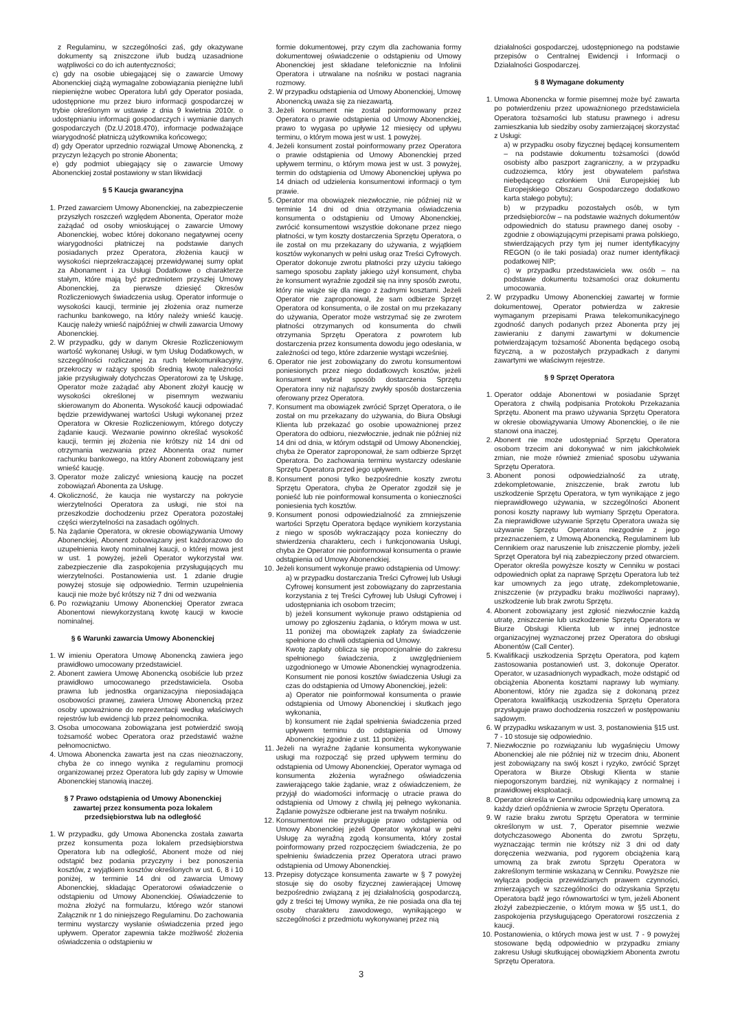z Regulaminu, w szczególności zaś, gdy okazywane dokumenty są zniszczone i/lub budzą uzasadnione wątpliwości co do ich autentyczności;
c) gdy na osobie ubiegającej się o zawarcie Umowy Abonenckiej ciążą wymagalne zobowiązania pieniężne lub/i niepieniężne wobec Operatora lub/i gdy Operator posiada, udostępnione mu przez biuro informacji gospodarczej w trybie określonym w ustawie z dnia 9 kwietnia 2010r. o udostępnianiu informacji gospodarczych i wymianie danych gospodarczych (Dz.U.2018.470), informacje podważające wiarygodność płatniczą użytkownika końcowego;
d) gdy Operator uprzednio rozwiązał Umowę Abonencką, z przyczyn leżących po stronie Abonenta;
e) gdy podmiot ubiegający się o zawarcie Umowy Abonenckiej został postawiony w stan likwidacji
§ 5 Kaucja gwarancyjna
1. Przed zawarciem Umowy Abonenckiej, na zabezpieczenie przyszłych roszczeń względem Abonenta, Operator może zażądać od osoby wnioskującej o zawarcie Umowy Abonenckiej, wobec której dokonano negatywnej oceny wiarygodności płatniczej na podstawie danych posiadanych przez Operatora, złożenia kaucji w wysokości nieprzekraczającej przewidywanej sumy opłat za Abonament i za Usługi Dodatkowe o charakterze stałym, które mają być przedmiotem przyszłej Umowy Abonenckiej, za pierwsze dziesięć Okresów Rozliczeniowych świadczenia usług. Operator informuje o wysokości kaucji, terminie jej złożenia oraz numerze rachunku bankowego, na który należy wnieść kaucję. Kaucję należy wnieść najpóźniej w chwili zawarcia Umowy Abonenckiej.
2. W przypadku, gdy w danym Okresie Rozliczeniowym wartość wykonanej Usługi, w tym Usług Dodatkowych, w szczególności rozliczanej za ruch telekomunikacyjny, przekroczy w rażący sposób średnią kwotę należności jakie przysługiwały dotychczas Operatorowi za tę Usługę, Operator może zażądać aby Abonent złożył kaucję w wysokości określonej w pisemnym wezwaniu skierowanym do Abonenta. Wysokość kaucji odpowiadać będzie przewidywanej wartości Usługi wykonanej przez Operatora w Okresie Rozliczeniowym, którego dotyczy żądanie kaucji. Wezwanie powinno określać wysokość kaucji, termin jej złożenia nie krótszy niż 14 dni od otrzymania wezwania przez Abonenta oraz numer rachunku bankowego, na który Abonent zobowiązany jest wnieść kaucję.
3. Operator może zaliczyć wniesioną kaucję na poczet zobowiązań Abonenta za Usługę.
4. Okoliczność, że kaucja nie wystarczy na pokrycie wierzytelności Operatora za usługi, nie stoi na przeszkodzie dochodzeniu przez Operatora pozostałej części wierzytelności na zasadach ogólnych.
5. Na żądanie Operatora, w okresie obowiązywania Umowy Abonenckiej, Abonent zobowiązany jest każdorazowo do uzupełnienia kwoty nominalnej kaucji, o której mowa jest w ust. 1 powyżej, jeżeli Operator wykorzystał ww. zabezpieczenie dla zaspokojenia przysługujących mu wierzytelności. Postanowienia ust. 1 zdanie drugie powyżej stosuje się odpowiednio. Termin uzupełnienia kaucji nie może być krótszy niż 7 dni od wezwania
6. Po rozwiązaniu Umowy Abonenckiej Operator zwraca Abonentowi niewykorzystaną kwotę kaucji w kwocie nominalnej.
§ 6 Warunki zawarcia Umowy Abonenckiej
1. W imieniu Operatora Umowę Abonencką zawiera jego prawidłowo umocowany przedstawiciel.
2. Abonent zawiera Umowę Abonencką osobiście lub przez prawidłowo umocowanego przedstawiciela. Osoba prawna lub jednostka organizacyjna nieposiadająca osobowości prawnej, zawiera Umowę Abonencką przez osoby upoważnione do reprezentacji według właściwych rejestrów lub ewidencji lub przez pełnomocnika.
3. Osoba umocowana zobowiązana jest potwierdzić swoją tożsamość wobec Operatora oraz przedstawić ważne pełnomocnictwo.
4. Umowa Abonencka zawarta jest na czas nieoznaczony, chyba że co innego wynika z regulaminu promocji organizowanej przez Operatora lub gdy zapisy w Umowie Abonenckiej stanowią inaczej.
§ 7 Prawo odstąpienia od Umowy Abonenckiej
zawartej przez konsumenta poza lokalem
przedsiębiorstwa lub na odległość
1. W przypadku, gdy Umowa Abonencka została zawarta przez konsumenta poza lokalem przedsiębiorstwa Operatora lub na odległość, Abonent może od niej odstąpić bez podania przyczyny i bez ponoszenia kosztów, z wyjątkiem kosztów określonych w ust. 6, 8 i 10 poniżej, w terminie 14 dni od zawarcia Umowy Abonenckiej, składając Operatorowi oświadczenie o odstąpieniu od Umowy Abonenckiej. Oświadczenie to można złożyć na formularzu, którego wzór stanowi Załącznik nr 1 do niniejszego Regulaminu. Do zachowania terminu wystarczy wysłanie oświadczenia przed jego upływem. Operator zapewnia także możliwość złożenia oświadczenia o odstąpieniu w
formie dokumentowej, przy czym dla zachowania formy dokumentowej oświadczenie o odstąpieniu od Umowy Abonenckiej jest składane telefonicznie na Infolinii Operatora i utrwalane na nośniku w postaci nagrania rozmowy.
2. W przypadku odstąpienia od Umowy Abonenckiej, Umowę Abonencką uważa się za niezawartą.
3. Jeżeli konsument nie został poinformowany przez Operatora o prawie odstąpienia od Umowy Abonenckiej, prawo to wygasa po upływie 12 miesięcy od upływu terminu, o którym mowa jest w ust. 1 powyżej.
4. Jeżeli konsument został poinformowany przez Operatora o prawie odstąpienia od Umowy Abonenckiej przed upływem terminu, o którym mowa jest w ust. 3 powyżej, termin do odstąpienia od Umowy Abonenckiej upływa po 14 dniach od udzielenia konsumentowi informacji o tym prawie.
5. Operator ma obowiązek niezwłocznie, nie później niż w terminie 14 dni od dnia otrzymania oświadczenia konsumenta o odstąpieniu od Umowy Abonenckiej, zwrócić konsumentowi wszystkie dokonane przez niego płatności, w tym koszty dostarczenia Sprzętu Operatora, o ile został on mu przekazany do używania, z wyjątkiem kosztów wykonanych w pełni usług oraz Treści Cyfrowych. Operator dokonuje zwrotu płatności przy użyciu takiego samego sposobu zapłaty jakiego użył konsument, chyba że konsument wyraźnie zgodził się na inny sposób zwrotu, który nie wiąże się dla niego z żadnymi kosztami. Jeżeli Operator nie zaproponował, że sam odbierze Sprzęt Operatora od konsumenta, o ile został on mu przekazany do używania, Operator może wstrzymać się ze zwrotem płatności otrzymanych od konsumenta do chwili otrzymania Sprzętu Operatora z powrotem lub dostarczenia przez konsumenta dowodu jego odesłania, w zależności od tego, które zdarzenie wystąpi wcześniej.
6. Operator nie jest zobowiązany do zwrotu konsumentowi poniesionych przez niego dodatkowych kosztów, jeżeli konsument wybrał sposób dostarczenia Sprzętu Operatora inny niż najtańszy zwykły sposób dostarczenia oferowany przez Operatora.
7. Konsument ma obowiązek zwrócić Sprzęt Operatora, o ile został on mu przekazany do używania, do Biura Obsługi Klienta lub przekazać go osobie upoważnionej przez Operatora do odbioru, niezwłocznie, jednak nie później niż 14 dni od dnia, w którym odstąpił od Umowy Abonenckiej, chyba że Operator zaproponował, że sam odbierze Sprzęt Operatora. Do zachowania terminu wystarczy odesłanie Sprzętu Operatora przed jego upływem.
8. Konsument ponosi tylko bezpośrednie koszty zwrotu Sprzętu Operatora, chyba że Operator zgodził się je ponieść lub nie poinformował konsumenta o konieczności poniesienia tych kosztów.
9. Konsument ponosi odpowiedzialność za zmniejszenie wartości Sprzętu Operatora będące wynikiem korzystania z niego w sposób wykraczający poza konieczny do stwierdzenia charakteru, cech i funkcjonowania Usługi, chyba że Operator nie poinformował konsumenta o prawie odstąpienia od Umowy Abonenckiej.
10. Jeżeli konsument wykonuje prawo odstąpienia od Umowy:
a) w przypadku dostarczania Treści Cyfrowej lub Usługi Cyfrowej konsument jest zobowiązany do zaprzestania korzystania z tej Treści Cyfrowej lub Usługi Cyfrowej i udostępniania ich osobom trzecim;
b) jeżeli konsument wykonuje prawo odstąpienia od umowy po zgłoszeniu żądania, o którym mowa w ust. 11 poniżej ma obowiązek zapłaty za świadczenie spełnione do chwili odstąpienia od Umowy.
Kwotę zapłaty oblicza się proporcjonalnie do zakresu spełnionego świadczenia, z uwzględnieniem uzgodnionego w Umowie Abonenckiej wynagrodzenia. Konsument nie ponosi kosztów świadczenia Usługi za czas do odstąpienia od Umowy Abonenckiej, jeżeli:
a) Operator nie poinformował konsumenta o prawie odstąpienia od Umowy Abonenckiej i skutkach jego wykonania,
b) konsument nie żądał spełnienia świadczenia przed upływem terminu do odstąpienia od Umowy Abonenckiej zgodnie z ust. 11 poniżej.
11. Jeżeli na wyraźne żądanie konsumenta wykonywanie usługi ma rozpocząć się przed upływem terminu do odstąpienia od Umowy Abonenckiej, Operator wymaga od konsumenta złożenia wyraźnego oświadczenia zawierającego takie żądanie, wraz z oświadczeniem, że przyjął do wiadomości informację o utracie prawa do odstąpienia od Umowy z chwilą jej pełnego wykonania. Żądanie powyższe odbierane jest na trwałym nośniku.
12. Konsumentowi nie przysługuje prawo odstąpienia od Umowy Abonenckiej jeżeli Operator wykonał w pełni Usługę za wyraźną zgodą konsumenta, który został poinformowany przed rozpoczęciem świadczenia, że po spełnieniu świadczenia przez Operatora utraci prawo odstąpienia od Umowy Abonenckiej.
13. Przepisy dotyczące konsumenta zawarte w § 7 powyżej stosuje się do osoby fizycznej zawierającej Umowę bezpośrednio związaną z jej działalnością gospodarczą, gdy z treści tej Umowy wynika, że nie posiada ona dla tej osoby charakteru zawodowego, wynikającego w szczególności z przedmiotu wykonywanej przez nią
działalności gospodarczej, udostępnionego na podstawie przepisów o Centralnej Ewidencji i Informacji o Działalności Gospodarczej.
§ 8 Wymagane dokumenty
1. Umowa Abonencka w formie pisemnej może być zawarta po potwierdzeniu przez upoważnionego przedstawiciela Operatora tożsamości lub statusu prawnego i adresu zamieszkania lub siedziby osoby zamierzającej skorzystać z Usługi:
a) w przypadku osoby fizycznej będącej konsumentem – na podstawie dokumentu tożsamości (dowód osobisty albo paszport zagraniczny, a w przypadku cudzoziemca, który jest obywatelem państwa niebędącego członkiem Unii Europejskiej lub Europejskiego Obszaru Gospodarczego dodatkowo karta stałego pobytu);
b) w przypadku pozostałych osób, w tym przedsiębiorców – na podstawie ważnych dokumentów odpowiednich do statusu prawnego danej osoby - zgodnie z obowiązującymi przepisami prawa polskiego, stwierdzających przy tym jej numer identyfikacyjny REGON (o ile taki posiada) oraz numer identyfikacji podatkowej NIP;
c) w przypadku przedstawiciela ww. osób – na podstawie dokumentu tożsamości oraz dokumentu umocowania.
2. W przypadku Umowy Abonenckiej zawartej w formie dokumentowej, Operator potwierdza w zakresie wymaganym przepisami Prawa telekomunikacyjnego zgodność danych podanych przez Abonenta przy jej zawieraniu z danymi zawartymi w dokumencie potwierdzającym tożsamość Abonenta będącego osobą fizyczną, a w pozostałych przypadkach z danymi zawartymi we właściwym rejestrze.
§ 9 Sprzęt Operatora
1. Operator oddaje Abonentowi w posiadanie Sprzęt Operatora z chwilą podpisania Protokołu Przekazania Sprzętu. Abonent ma prawo używania Sprzętu Operatora w okresie obowiązywania Umowy Abonenckiej, o ile nie stanowi ona inaczej.
2. Abonent nie może udostępniać Sprzętu Operatora osobom trzecim ani dokonywać w nim jakichkolwiek zmian, nie może również zmieniać sposobu używania Sprzętu Operatora.
3. Abonent ponosi odpowiedzialność za utratę, zdekompletowanie, zniszczenie, brak zwrotu lub uszkodzenie Sprzętu Operatora, w tym wynikające z jego nieprawidłowego używania, w szczególności Abonent ponosi koszty naprawy lub wymiany Sprzętu Operatora. Za nieprawidłowe używanie Sprzętu Operatora uważa się używanie Sprzętu Operatora niezgodnie z jego przeznaczeniem, z Umową Abonencką, Regulaminem lub Cennikiem oraz naruszenie lub zniszczenie plomby, jeżeli Sprzęt Operatora był nią zabezpieczony przed otwarciem. Operator określa powyższe koszty w Cenniku w postaci odpowiednich opłat za naprawę Sprzętu Operatora lub też kar umownych za jego utratę, zdekompletowanie, zniszczenie (w przypadku braku możliwości naprawy), uszkodzenie lub brak zwrotu Sprzętu.
4. Abonent zobowiązany jest zgłosić niezwłocznie każdą utratę, zniszczenie lub uszkodzenie Sprzętu Operatora w Biurze Obsługi Klienta lub w innej jednostce organizacyjnej wyznaczonej przez Operatora do obsługi Abonentów (Call Center).
5. Kwalifikacji uszkodzenia Sprzętu Operatora, pod kątem zastosowania postanowień ust. 3, dokonuje Operator. Operator, w uzasadnionych wypadkach, może odstąpić od obciążenia Abonenta kosztami naprawy lub wymiany. Abonentowi, który nie zgadza się z dokonaną przez Operatora kwalifikacją uszkodzenia Sprzętu Operatora przysługuje prawo dochodzenia roszczeń w postępowaniu sądowym.
6. W przypadku wskazanym w ust. 3, postanowienia §15 ust. 7 - 10 stosuje się odpowiednio.
7. Niezwłocznie po rozwiązaniu lub wygaśnięciu Umowy Abonenckiej ale nie później niż w trzecim dniu, Abonent jest zobowiązany na swój koszt i ryzyko, zwrócić Sprzęt Operatora w Biurze Obsługi Klienta w stanie niepogorszonym bardziej, niż wynikający z normalnej i prawidłowej eksploatacji.
8. Operator określa w Cenniku odpowiednią karę umowną za każdy dzień opóźnienia w zwrocie Sprzętu Operatora.
9. W razie braku zwrotu Sprzętu Operatora w terminie określonym w ust. 7, Operator pisemnie wezwie dotychczasowego Abonenta do zwrotu Sprzętu, wyznaczając termin nie krótszy niż 3 dni od daty doręczenia wezwania, pod rygorem obciążenia karą umowną za brak zwrotu Sprzętu Operatora w zakreślonym terminie wskazaną w Cenniku. Powyższe nie wyłącza podjęcia przewidzianych prawem czynności, zmierzających w szczególności do odzyskania Sprzętu Operatora bądź jego równowartości w tym, jeżeli Abonent złożył zabezpieczenie, o którym mowa w §5 ust.1, do zaspokojenia przysługującego Operatorowi roszczenia z kaucji.
10. Postanowienia, o których mowa jest w ust. 7 - 9 powyżej stosowane będą odpowiednio w przypadku zmiany zakresu Usługi skutkującej obowiązkiem Abonenta zwrotu Sprzętu Operatora.
3